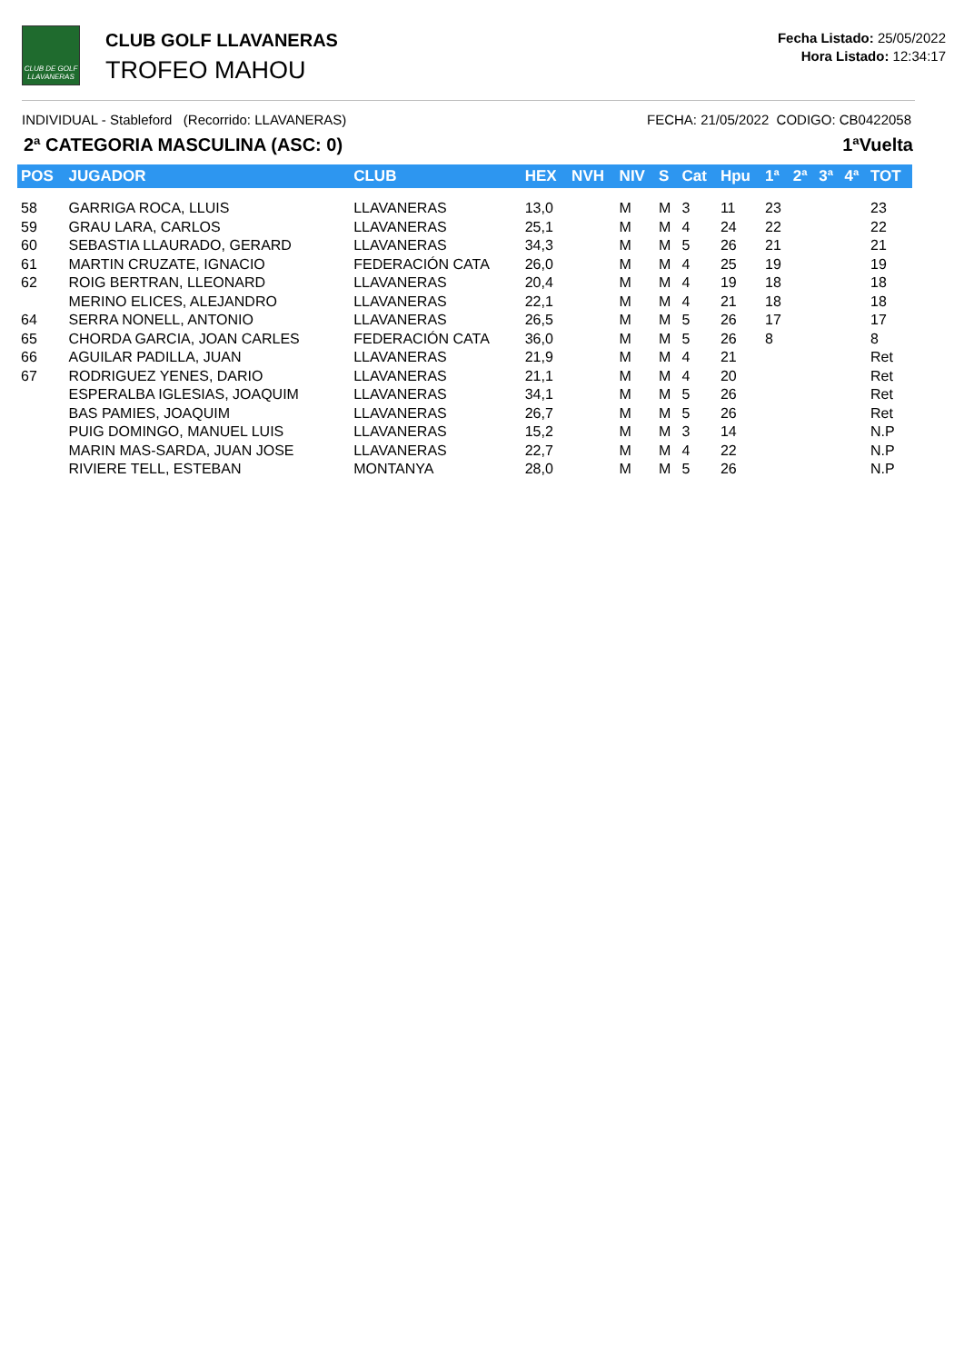CLUB DE GOLF LLAVANERAS
CLUB GOLF LLAVANERAS
TROFEO MAHOU
Fecha Listado: 25/05/2022
Hora Listado: 12:34:17
INDIVIDUAL - Stableford (Recorrido: LLAVANERAS) FECHA: 21/05/2022 CODIGO: CB0422058
2ª CATEGORIA MASCULINA (ASC: 0) 1ªVuelta
| POS | JUGADOR | CLUB | HEX | NVH | NIV | S | Cat | Hpu | 1ª | 2ª | 3ª | 4ª | TOT |
| --- | --- | --- | --- | --- | --- | --- | --- | --- | --- | --- | --- | --- | --- |
| 58 | GARRIGA ROCA, LLUIS | LLAVANERAS | 13,0 | | M | M | 3 | 11 | 23 | | | | 23 |
| 59 | GRAU LARA, CARLOS | LLAVANERAS | 25,1 | | M | M | 4 | 24 | 22 | | | | 22 |
| 60 | SEBASTIA LLAURADO, GERARD | LLAVANERAS | 34,3 | | M | M | 5 | 26 | 21 | | | | 21 |
| 61 | MARTIN CRUZATE, IGNACIO | FEDERACIÓN CATA | 26,0 | | M | M | 4 | 25 | 19 | | | | 19 |
| 62 | ROIG BERTRAN, LLEONARD | LLAVANERAS | 20,4 | | M | M | 4 | 19 | 18 | | | | 18 |
| | MERINO ELICES, ALEJANDRO | LLAVANERAS | 22,1 | | M | M | 4 | 21 | 18 | | | | 18 |
| 64 | SERRA NONELL, ANTONIO | LLAVANERAS | 26,5 | | M | M | 5 | 26 | 17 | | | | 17 |
| 65 | CHORDA GARCIA, JOAN CARLES | FEDERACIÓN CATA | 36,0 | | M | M | 5 | 26 | 8 | | | | 8 |
| 66 | AGUILAR PADILLA, JUAN | LLAVANERAS | 21,9 | | M | M | 4 | 21 | | | | | Ret |
| 67 | RODRIGUEZ YENES, DARIO | LLAVANERAS | 21,1 | | M | M | 4 | 20 | | | | | Ret |
| | ESPERALBA IGLESIAS, JOAQUIM | LLAVANERAS | 34,1 | | M | M | 5 | 26 | | | | | Ret |
| | BAS PAMIES, JOAQUIM | LLAVANERAS | 26,7 | | M | M | 5 | 26 | | | | | Ret |
| | PUIG DOMINGO, MANUEL LUIS | LLAVANERAS | 15,2 | | M | M | 3 | 14 | | | | | N.P |
| | MARIN MAS-SARDA, JUAN JOSE | LLAVANERAS | 22,7 | | M | M | 4 | 22 | | | | | N.P |
| | RIVIERE TELL, ESTEBAN | MONTANYA | 28,0 | | M | M | 5 | 26 | | | | | N.P |